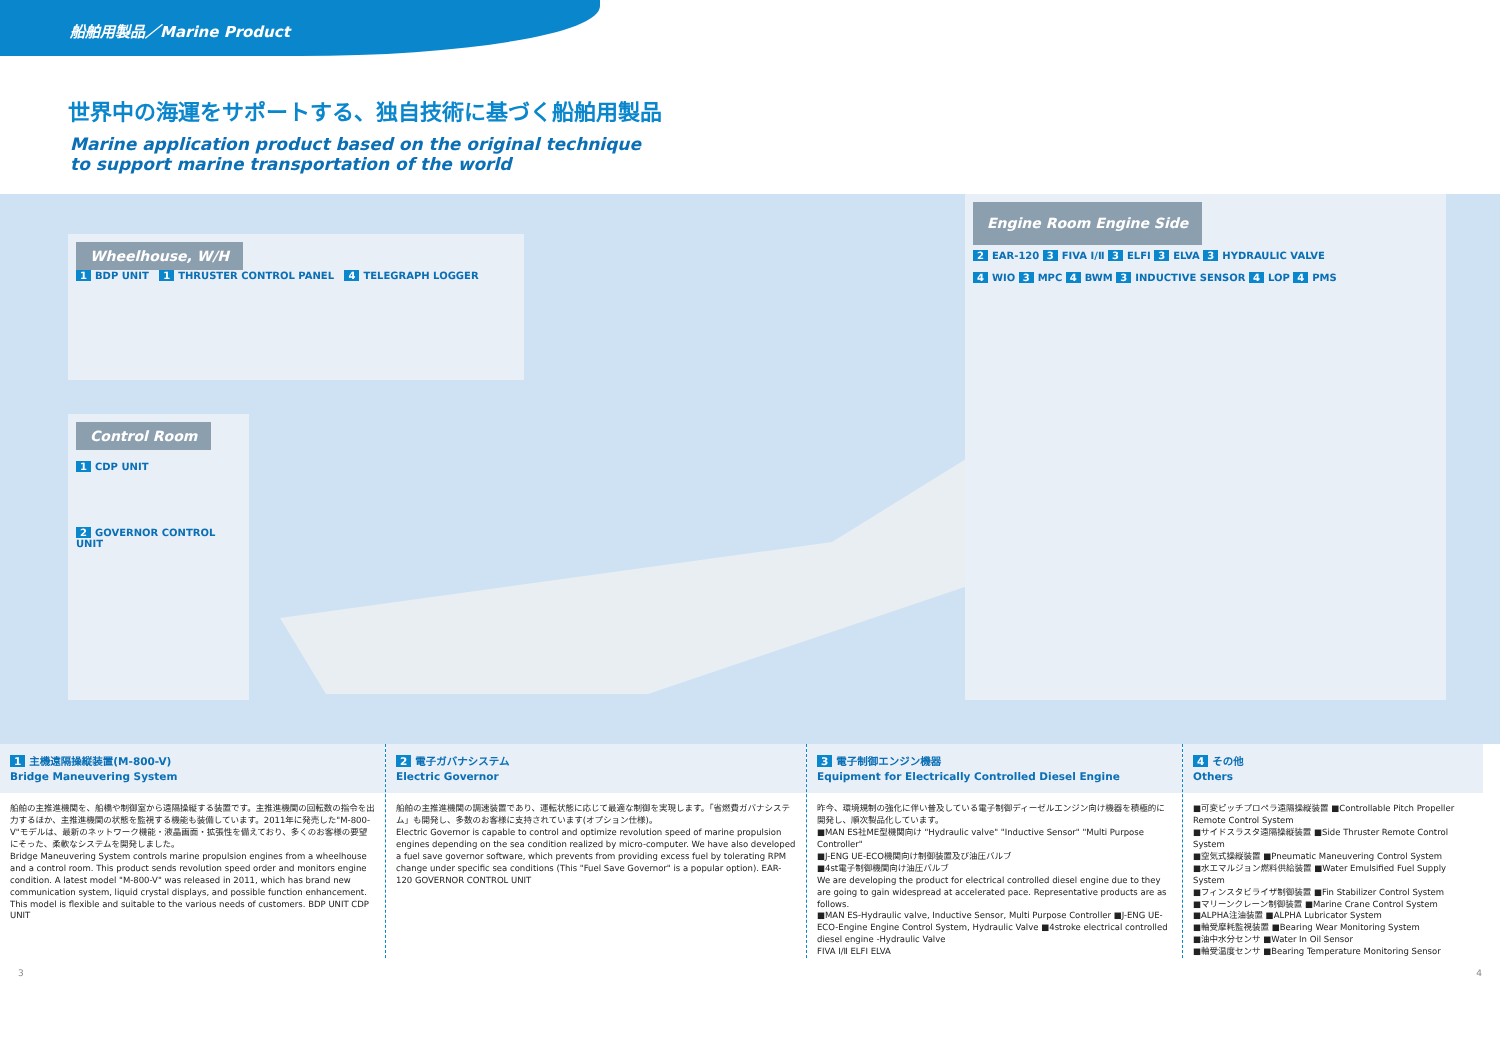船舶用製品／Marine Product
世界中の海運をサポートする、独自技術に基づく船舶用製品
Marine application product based on the original technique
to support marine transportation of the world
Wheelhouse, W/H
1 BDP UNIT 1 THRUSTER CONTROL PANEL 4 TELEGRAPH LOGGER
Control Room
1 CDP UNIT
2 GOVERNOR CONTROL UNIT
Engine Room Engine Side
2 EAR-120 3 FIVA Ⅰ/Ⅱ 3 ELFI 3 ELVA 3 HYDRAULIC VALVE
4 WIO 3 MPC 4 BWM 3 INDUCTIVE SENSOR 4 LOP 4 PMS
1 主機遠隔操縦装置(M-800-V)
Bridge Maneuvering System
船舶の主推進機関を、船橋や制御室から遠隔操縦する装置です。主推進機関の回転数の指令を出力するほか、主推進機関の状態を監視する機能も装備しています。2011年に発売した"M-800-V"モデルは、最新のネットワーク機能・液晶画面・拡張性を備えており、多くのお客様の要望にそった、柔軟なシステムを開発しました。
Bridge Maneuvering System controls marine propulsion engines from a wheelhouse and a control room. This product sends revolution speed order and monitors engine condition. A latest model "M-800-V" was released in 2011, which has brand new communication system, liquid crystal displays, and possible function enhancement. This model is flexible and suitable to the various needs of customers. BDP UNIT CDP UNIT
2 電子ガバナシステム
Electric Governor
船舶の主推進機関の調速装置であり、運転状態に応じて最適な制御を実現します。「省燃費ガバナシステム」も開発し、多数のお客様に支持されています(オプション仕様)。
Electric Governor is capable to control and optimize revolution speed of marine propulsion engines depending on the sea condition realized by micro-computer. We have also developed a fuel save governor software, which prevents from providing excess fuel by tolerating RPM change under specific sea conditions (This "Fuel Save Governor" is a popular option). EAR-120 GOVERNOR CONTROL UNIT
3 電子制御エンジン機器
Equipment for Electrically Controlled Diesel Engine
昨今、環境規制の強化に伴い普及している電子制御ディーゼルエンジン向け機器を積極的に開発し、順次製品化しています。
■MAN ES社ME型機関向け "Hydraulic valve" "Inductive Sensor" "Multi Purpose Controller"
■J-ENG UE-ECO機関向け制御装置及び油圧バルブ
■4st電子制御機関向け油圧バルブ
We are developing the product for electrical controlled diesel engine due to they are going to gain widespread at accelerated pace. Representative products are as follows.
■MAN ES-Hydraulic valve, Inductive Sensor, Multi Purpose Controller ■J-ENG UE-ECO-Engine Engine Control System, Hydraulic Valve ■4stroke electrical controlled diesel engine -Hydraulic Valve
FIVA Ⅰ/Ⅱ ELFI ELVA
4 その他
Others
■可変ピッチプロペラ遠隔操縦装置 ■Controllable Pitch Propeller Remote Control System
■サイドスラスタ遠隔操縦装置 ■Side Thruster Remote Control System
■空気式操縦装置 ■Pneumatic Maneuvering Control System
■水エマルジョン燃料供給装置 ■Water Emulsified Fuel Supply System
■フィンスタビライザ制御装置 ■Fin Stabilizer Control System
■マリーンクレーン制御装置 ■Marine Crane Control System
■ALPHA注油装置 ■ALPHA Lubricator System
■軸受摩耗監視装置 ■Bearing Wear Monitoring System
■油中水分センサ ■Water In Oil Sensor
■軸受温度センサ ■Bearing Temperature Monitoring Sensor
3 4